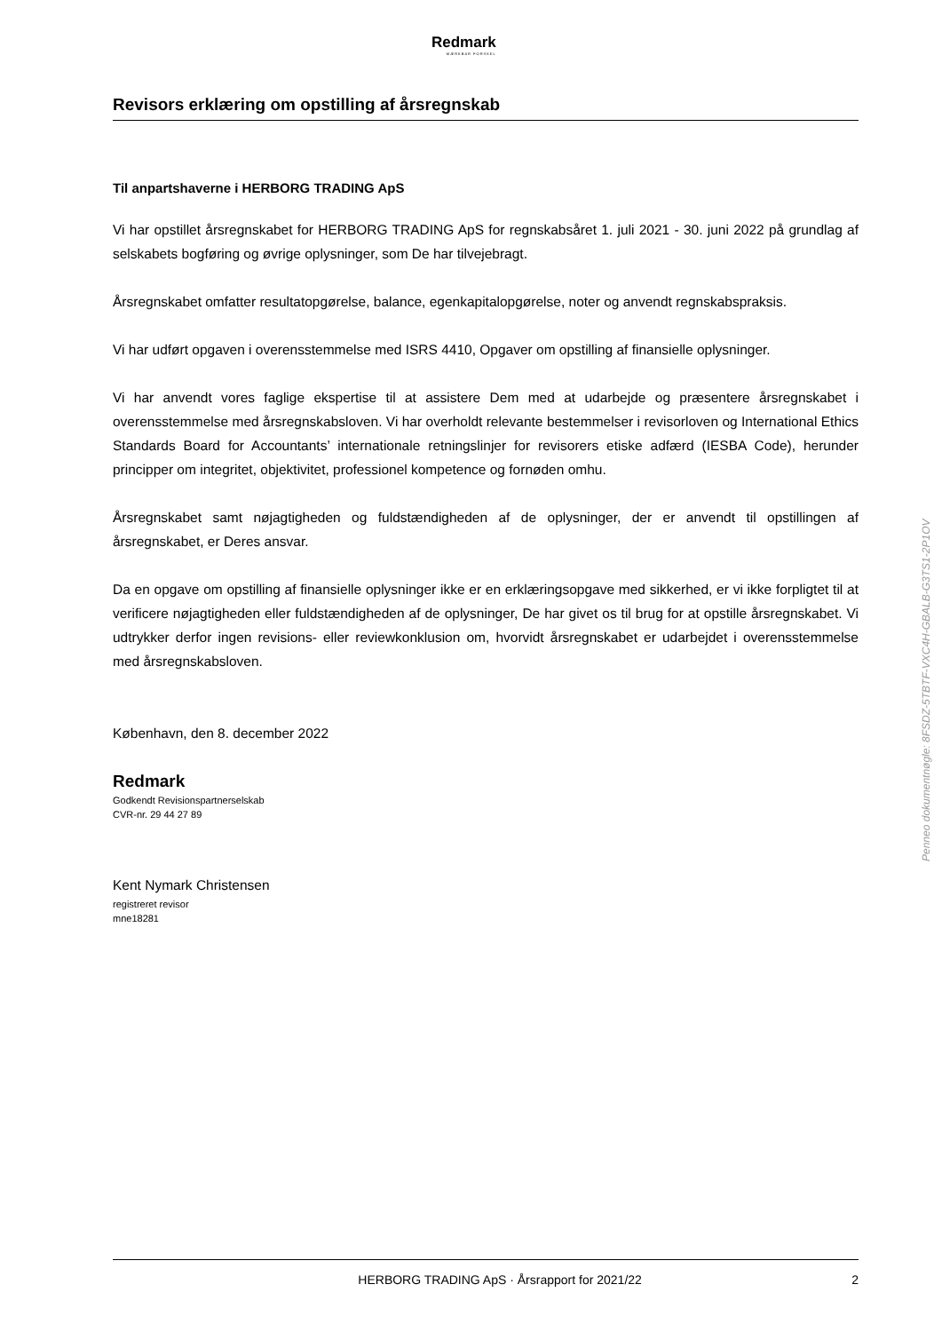Redmark
MÆRKBAR FORSKEL
Revisors erklæring om opstilling af årsregnskab
Til anpartshaverne i HERBORG TRADING ApS
Vi har opstillet årsregnskabet for HERBORG TRADING ApS for regnskabsåret 1. juli 2021 - 30. juni 2022 på grundlag af selskabets bogføring og øvrige oplysninger, som De har tilvejebragt.
Årsregnskabet omfatter resultatopgørelse, balance, egenkapitalopgørelse, noter og anvendt regnskabs­praksis.
Vi har udført opgaven i overensstemmelse med ISRS 4410, Opgaver om opstilling af finansielle oplysnin­ger.
Vi har anvendt vores faglige ekspertise til at assistere Dem med at udarbejde og præsentere årsregnska­bet i overensstemmelse med årsregnskabsloven. Vi har overholdt relevante bestemmelser i revisorlo­ven og International Ethics Standards Board for Accountants’ internationale retningslinjer for revisorers etiske adfærd (IESBA Code), herunder principper om integritet, objektivitet, professionel kompetence og fornøden omhu.
Årsregnskabet samt nøjagtigheden og fuldstændigheden af de oplysninger, der er anvendt til opstillin­gen af årsregnskabet, er Deres ansvar.
Da en opgave om opstilling af finansielle oplysninger ikke er en erklæringsopgave med sikkerhed, er vi ikke forpligtet til at verificere nøjagtigheden eller fuldstændigheden af de oplysninger, De har givet os til brug for at opstille årsregnskabet. Vi udtrykker derfor ingen revisions- eller reviewkonklusion om, hvor­vidt årsregnskabet er udarbejdet i overensstemmelse med årsregnskabsloven.
København, den 8. december 2022
Redmark
Godkendt Revisionspartnerselskab
CVR-nr. 29 44 27 89
Kent Nymark Christensen
registreret revisor
mne18281
Penneo dokumentnøgle: 8FSDZ-5TBTF-VXC4H-GBALB-G3TS1-2P1OV
HERBORG TRADING ApS · Årsrapport for 2021/22 2